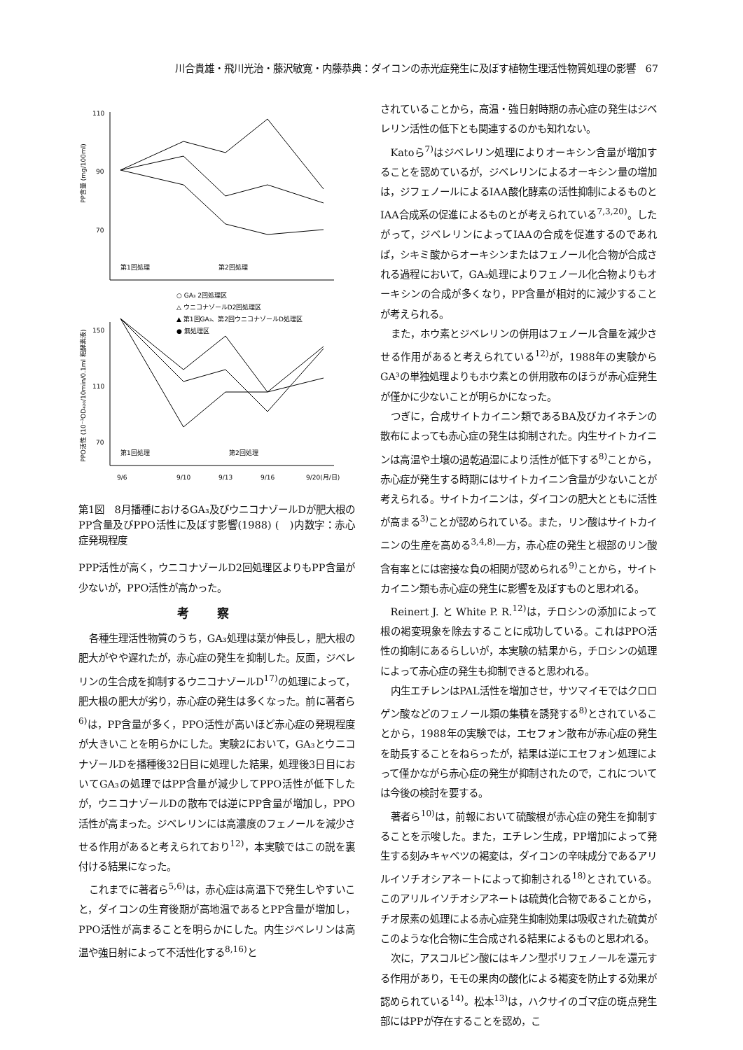川合貴雄・飛川光治・藤沢敏寛・内藤恭典：ダイコンの赤光症発生に及ぼす植物生理活性物質処理の影響　67
110
90
70
PP含量 (mg/100ml)
第1回処理
第2回処理
○ GA₃ 2回処理区
△ ウニコナゾールD2回処理区
▲ 第1回GA₃、第2回ウニコナゾールD処理区
● 無処理区
150
110
70
PPO活性 (10⁻³OD₄₂₀/10min/0.1ml 粗酵素液)
第1回処理
第2回処理
9/6
9/10
9/13
9/16
9/20(月/日)
第1図　8月播種におけるGA₃及びウニコナゾールDが肥大根のPP含量及びPPO活性に及ぼす影響(1988) (　)内数字：赤心症発現程度
PPP活性が高く，ウニコナゾールD2回処理区よりもPP含量が少ないが，PPO活性が高かった。
考察
各種生理活性物質のうち，GA₃処理は葉が伸長し，肥大根の肥大がやや遅れたが，赤心症の発生を抑制した。反面，ジベレリンの生合成を抑制するウニコナゾールD<sup>17)</sup>の処理によって，肥大根の肥大が劣り，赤心症の発生は多くなった。前に著者ら<sup>6)</sup>は，PP含量が多く，PPO活性が高いほど赤心症の発現程度が大きいことを明らかにした。実験2において，GA₃とウニコナゾールDを播種後32日目に処理した結果，処理後3日目においてGA₃の処理ではPP含量が減少してPPO活性が低下したが，ウニコナゾールDの散布では逆にPP含量が増加し，PPO活性が高まった。ジベレリンには高濃度のフェノールを減少させる作用があると考えられており<sup>12)</sup>，本実験ではこの説を裏付ける結果になった。
これまでに著者ら<sup>5,6)</sup>は，赤心症は高温下で発生しやすいこと，ダイコンの生育後期が高地温であるとPP含量が増加し，PPO活性が高まることを明らかにした。内生ジベレリンは高温や強日射によって不活性化する<sup>8,16)</sup>と
されていることから，高温・強日射時期の赤心症の発生はジベレリン活性の低下とも関連するのかも知れない。
Katoら<sup>7)</sup>はジベレリン処理によりオーキシン含量が増加することを認めているが，ジベレリンによるオーキシン量の増加は，ジフェノールによるIAA酸化酵素の活性抑制によるものとIAA合成系の促進によるものとが考えられている<sup>7,3,20)</sup>。したがって，ジベレリンによってIAAの合成を促進するのであれば，シキミ酸からオーキシンまたはフェノール化合物が合成される過程において，GA₃処理によりフェノール化合物よりもオーキシンの合成が多くなり，PP含量が相対的に減少することが考えられる。
また，ホウ素とジベレリンの併用はフェノール含量を減少させる作用があると考えられている<sup>12)</sup>が，1988年の実験からGA³の単独処理よりもホウ素との併用散布のほうが赤心症発生が僅かに少ないことが明らかになった。
つぎに，合成サイトカイニン類であるBA及びカイネチンの散布によっても赤心症の発生は抑制された。内生サイトカイニンは高温や土壌の過乾過湿により活性が低下する<sup>8)</sup>ことから，赤心症が発生する時期にはサイトカイニン含量が少ないことが考えられる。サイトカイニンは，ダイコンの肥大とともに活性が高まる<sup>3)</sup>ことが認められている。また，リン酸はサイトカイニンの生産を高める<sup>3,4,8)</sup>一方，赤心症の発生と根部のリン酸含有率とには密接な負の相関が認められる<sup>9)</sup>ことから，サイトカイニン類も赤心症の発生に影響を及ぼすものと思われる。
Reinert J. と White P. R.<sup>12)</sup>は，チロシンの添加によって根の褐変現象を除去することに成功している。これはPPO活性の抑制にあるらしいが，本実験の結果から，チロシンの処理によって赤心症の発生も抑制できると思われる。
内生エチレンはPAL活性を増加させ，サツマイモではクロロゲン酸などのフェノール類の集積を誘発する<sup>8)</sup>とされていることから，1988年の実験では，エセフォン散布が赤心症の発生を助長することをねらったが，結果は逆にエセフォン処理によって僅かながら赤心症の発生が抑制されたので，これについては今後の検討を要する。
著者ら<sup>10)</sup>は，前報において硫酸根が赤心症の発生を抑制することを示唆した。また，エチレン生成，PP増加によって発生する刻みキャベツの褐変は，ダイコンの辛味成分であるアリルイソチオシアネートによって抑制される<sup>18)</sup>とされている。このアリルイソチオシアネートは硫黄化合物であることから，チオ尿素の処理による赤心症発生抑制効果は吸収された硫黄がこのような化合物に生合成される結果によるものと思われる。
次に，アスコルビン酸にはキノン型ポリフェノールを還元する作用があり，モモの果肉の酸化による褐変を防止する効果が認められている<sup>14)</sup>。松本<sup>13)</sup>は，ハクサイのゴマ症の斑点発生部にはPPが存在することを認め，こ